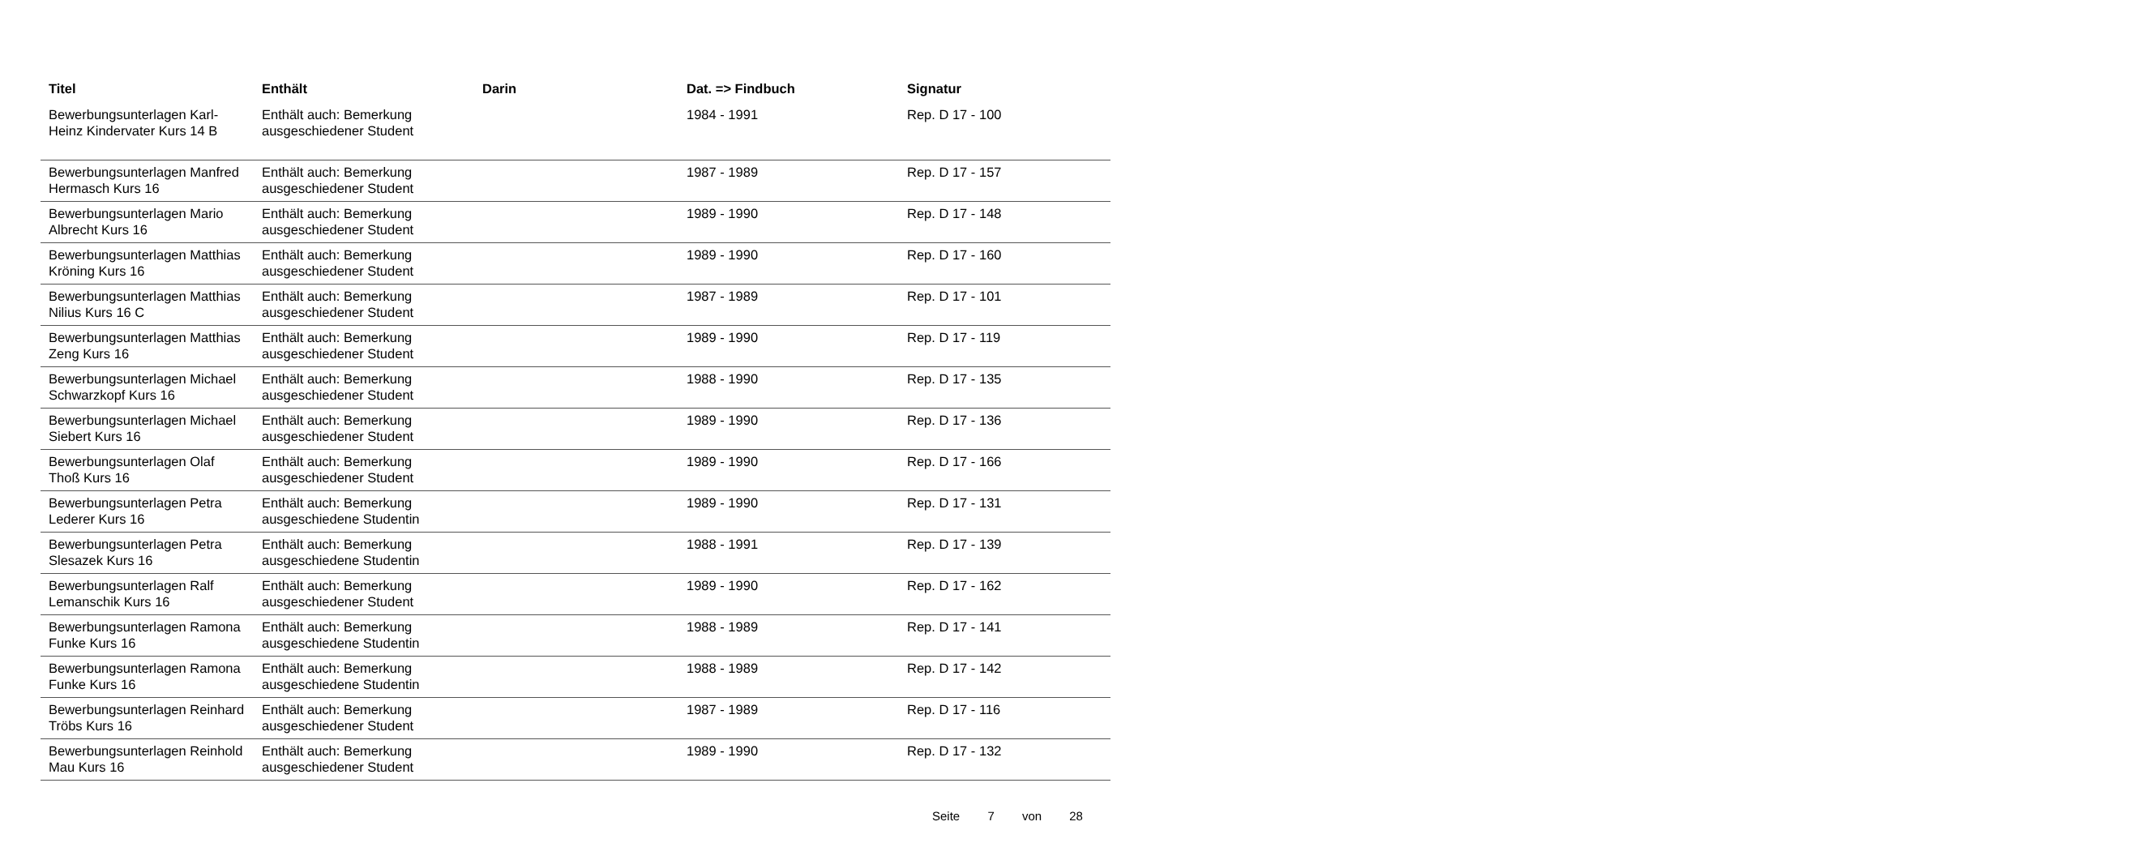| Titel | Enthält | Darin | Dat. => Findbuch | Signatur |
| --- | --- | --- | --- | --- |
| Bewerbungsunterlagen Karl-Heinz Kindervater Kurs 14 B | Enthält auch: Bemerkung ausgeschiedener Student | | 1984 - 1991 | Rep. D 17 - 100 |
| Bewerbungsunterlagen Manfred Hermasch Kurs 16 | Enthält auch: Bemerkung ausgeschiedener Student | | 1987 - 1989 | Rep. D 17 - 157 |
| Bewerbungsunterlagen Mario Albrecht Kurs 16 | Enthält auch: Bemerkung ausgeschiedener Student | | 1989 - 1990 | Rep. D 17 - 148 |
| Bewerbungsunterlagen Matthias Kröning Kurs 16 | Enthält auch: Bemerkung ausgeschiedener Student | | 1989 - 1990 | Rep. D 17 - 160 |
| Bewerbungsunterlagen Matthias Nilius Kurs 16 C | Enthält auch: Bemerkung ausgeschiedener Student | | 1987 - 1989 | Rep. D 17 - 101 |
| Bewerbungsunterlagen Matthias Zeng Kurs 16 | Enthält auch: Bemerkung ausgeschiedener Student | | 1989 - 1990 | Rep. D 17 - 119 |
| Bewerbungsunterlagen Michael Schwarzkopf Kurs 16 | Enthält auch: Bemerkung ausgeschiedener Student | | 1988 - 1990 | Rep. D 17 - 135 |
| Bewerbungsunterlagen Michael Siebert Kurs 16 | Enthält auch: Bemerkung ausgeschiedener Student | | 1989 - 1990 | Rep. D 17 - 136 |
| Bewerbungsunterlagen Olaf Thoß Kurs 16 | Enthält auch: Bemerkung ausgeschiedener Student | | 1989 - 1990 | Rep. D 17 - 166 |
| Bewerbungsunterlagen Petra Lederer Kurs 16 | Enthält auch: Bemerkung ausgeschiedene Studentin | | 1989 - 1990 | Rep. D 17 - 131 |
| Bewerbungsunterlagen Petra Slesazek Kurs 16 | Enthält auch: Bemerkung ausgeschiedene Studentin | | 1988 - 1991 | Rep. D 17 - 139 |
| Bewerbungsunterlagen Ralf Lemanschik Kurs 16 | Enthält auch: Bemerkung ausgeschiedener Student | | 1989 - 1990 | Rep. D 17 - 162 |
| Bewerbungsunterlagen Ramona Funke Kurs 16 | Enthält auch: Bemerkung ausgeschiedene Studentin | | 1988 - 1989 | Rep. D 17 - 141 |
| Bewerbungsunterlagen Ramona Funke Kurs 16 | Enthält auch: Bemerkung ausgeschiedene Studentin | | 1988 - 1989 | Rep. D 17 - 142 |
| Bewerbungsunterlagen Reinhard Tröbs Kurs 16 | Enthält auch: Bemerkung ausgeschiedener Student | | 1987 - 1989 | Rep. D 17 - 116 |
| Bewerbungsunterlagen Reinhold Mau Kurs 16 | Enthält auch: Bemerkung ausgeschiedener Student | | 1989 - 1990 | Rep. D 17 - 132 |
Seite 7 von 28